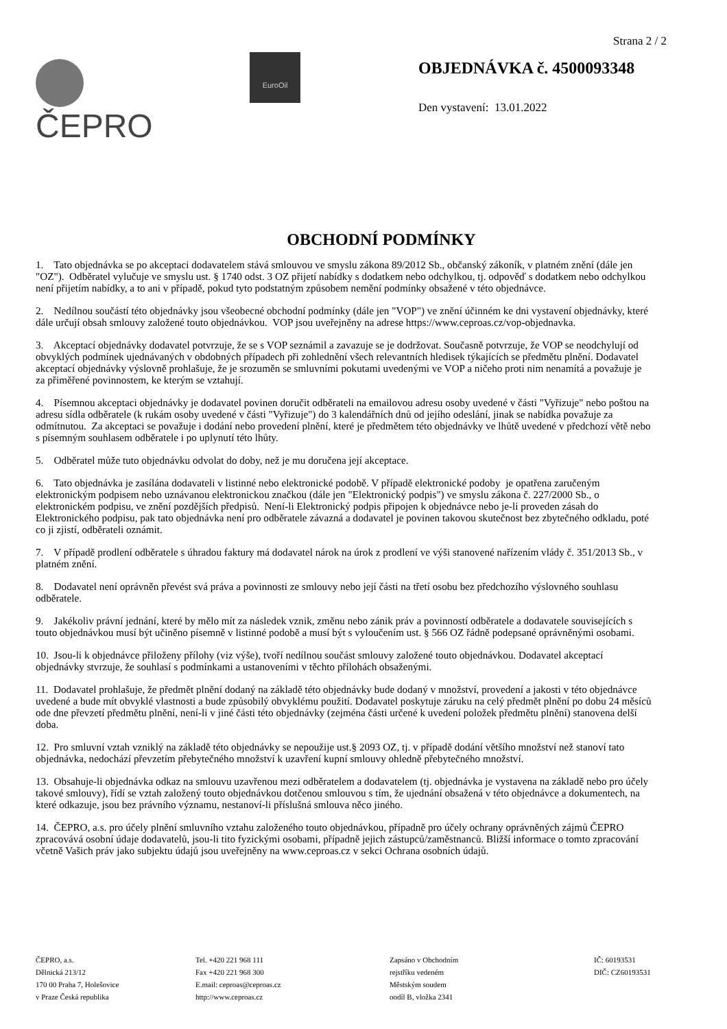Strana 2 / 2
ČEPRO
EuroOil
OBJEDNÁVKA č. 4500093348
Den vystavení: 13.01.2022
OBCHODNÍ PODMÍNKY
1. Tato objednávka se po akceptaci dodavatelem stává smlouvou ve smyslu zákona 89/2012 Sb., občanský zákoník, v platném znění (dále jen "OZ"). Odběratel vylučuje ve smyslu ust. § 1740 odst. 3 OZ přijetí nabídky s dodatkem nebo odchylkou, tj. odpověď s dodatkem nebo odchylkou není přijetím nabídky, a to ani v případě, pokud tyto podstatným způsobem nemění podmínky obsažené v této objednávce.
2. Nedílnou součástí této objednávky jsou všeobecné obchodní podmínky (dále jen "VOP") ve znění účinném ke dni vystavení objednávky, které dále určují obsah smlouvy založené touto objednávkou. VOP jsou uveřejněny na adrese https://www.ceproas.cz/vop-objednavka.
3. Akceptací objednávky dodavatel potvrzuje, že se s VOP seznámil a zavazuje se je dodržovat. Současně potvrzuje, že VOP se neodchylují od obvyklých podmínek ujednávaných v obdobných případech při zohlednění všech relevantních hledisek týkajících se předmětu plnění. Dodavatel akceptací objednávky výslovně prohlašuje, že je srozuměn se smluvními pokutami uvedenými ve VOP a ničeho proti nim nenamítá a považuje je za přiměřené povinnostem, ke kterým se vztahují.
4. Písemnou akceptaci objednávky je dodavatel povinen doručit odběrateli na emailovou adresu osoby uvedené v části "Vyřizuje" nebo poštou na adresu sídla odběratele (k rukám osoby uvedené v části "Vyřizuje") do 3 kalendářních dnů od jejího odeslání, jinak se nabídka považuje za odmítnutou. Za akceptaci se považuje i dodání nebo provedení plnění, které je předmětem této objednávky ve lhůtě uvedené v předchozí větě nebo s písemným souhlasem odběratele i po uplynutí této lhůty.
5. Odběratel může tuto objednávku odvolat do doby, než je mu doručena její akceptace.
6. Tato objednávka je zasílána dodavateli v listinné nebo elektronické podobě. V případě elektronické podoby je opatřena zaručeným elektronickým podpisem nebo uznávanou elektronickou značkou (dále jen "Elektronický podpis") ve smyslu zákona č. 227/2000 Sb., o elektronickém podpisu, ve znění pozdějších předpisů. Není-li Elektronický podpis připojen k objednávce nebo je-li proveden zásah do Elektronického podpisu, pak tato objednávka není pro odběratele závazná a dodavatel je povinen takovou skutečnost bez zbytečného odkladu, poté co ji zjistí, odběrateli oznámit.
7. V případě prodlení odběratele s úhradou faktury má dodavatel nárok na úrok z prodlení ve výši stanovené nařízením vlády č. 351/2013 Sb., v platném znění.
8. Dodavatel není oprávněn převést svá práva a povinnosti ze smlouvy nebo její části na třetí osobu bez předchozího výslovného souhlasu odběratele.
9. Jakékoliv právní jednání, které by mělo mít za následek vznik, změnu nebo zánik práv a povinností odběratele a dodavatele souvisejících s touto objednávkou musí být učiněno písemně v listinné podobě a musí být s vyloučením ust. § 566 OZ řádně podepsané oprávněnými osobami.
10. Jsou-li k objednávce přiloženy přílohy (viz výše), tvoří nedílnou součást smlouvy založené touto objednávkou. Dodavatel akceptací objednávky stvrzuje, že souhlasí s podmínkami a ustanoveními v těchto přílohách obsaženými.
11. Dodavatel prohlašuje, že předmět plnění dodaný na základě této objednávky bude dodaný v množství, provedení a jakosti v této objednávce uvedené a bude mít obvyklé vlastnosti a bude způsobilý obvyklému použití. Dodavatel poskytuje záruku na celý předmět plnění po dobu 24 měsíců ode dne převzetí předmětu plnění, není-li v jiné části této objednávky (zejména části určené k uvedení položek předmětu plnění) stanovena delší doba.
12. Pro smluvní vztah vzniklý na základě této objednávky se nepoužije ust.§ 2093 OZ, tj. v případě dodání většího množství než stanoví tato objednávka, nedochází převzetím přebytečného množství k uzavření kupní smlouvy ohledně přebytečného množství.
13. Obsahuje-li objednávka odkaz na smlouvu uzavřenou mezi odběratelem a dodavatelem (tj. objednávka je vystavena na základě nebo pro účely takové smlouvy), řídí se vztah založený touto objednávkou dotčenou smlouvou s tím, že ujednání obsažená v této objednávce a dokumentech, na které odkazuje, jsou bez právního významu, nestanoví-li příslušná smlouva něco jiného.
14. ČEPRO, a.s. pro účely plnění smluvního vztahu založeného touto objednávkou, případně pro účely ochrany oprávněných zájmů ČEPRO zpracovává osobní údaje dodavatelů, jsou-li tito fyzickými osobami, případně jejich zástupců/zaměstnanců. Bližší informace o tomto zpracování včetně Vašich práv jako subjektu údajů jsou uveřejněny na www.ceproas.cz v sekci Ochrana osobních údajů.
ČEPRO, a.s.
Dělnická 213/12
170 00 Praha 7, Holešovice
v Praze Česká republika
Tel. +420 221 968 111
Fax +420 221 968 300
E.mail: ceproas@ceproas.cz
http://www.ceproas.cz
Zapsáno v Obchodním
rejstříku vedeném
Městským soudem
oodíl B, vložka 2341
IČ: 60193531
DIČ: CZ60193531